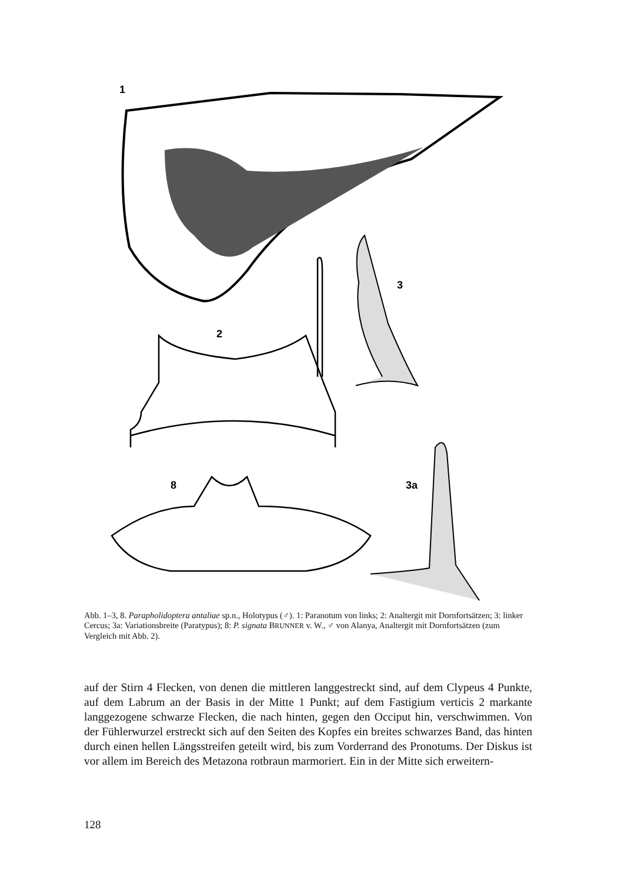1
2
3
8
3a
Abb. 1–3, 8. Parapholidoptera antaliae sp.n., Holotypus (♂). 1: Paranotum von links; 2: Analtergit mit Dornfortsätzen; 3: linker Cercus; 3a: Variationsbreite (Paratypus); 8: P. signata BRUNNER v. W., ♂ von Alanya, Analtergit mit Dornfortsätzen (zum Vergleich mit Abb. 2).
auf der Stirn 4 Flecken, von denen die mittleren langgestreckt sind, auf dem Clypeus 4 Punkte, auf dem Labrum an der Basis in der Mitte 1 Punkt; auf dem Fastigium verticis 2 markante langgezogene schwarze Flecken, die nach hinten, gegen den Occiput hin, verschwimmen. Von der Fühlerwurzel erstreckt sich auf den Seiten des Kopfes ein breites schwarzes Band, das hinten durch einen hellen Längsstreifen geteilt wird, bis zum Vorderrand des Pronotums. Der Diskus ist vor allem im Bereich des Metazona rotbraun marmoriert. Ein in der Mitte sich erweitern-
128